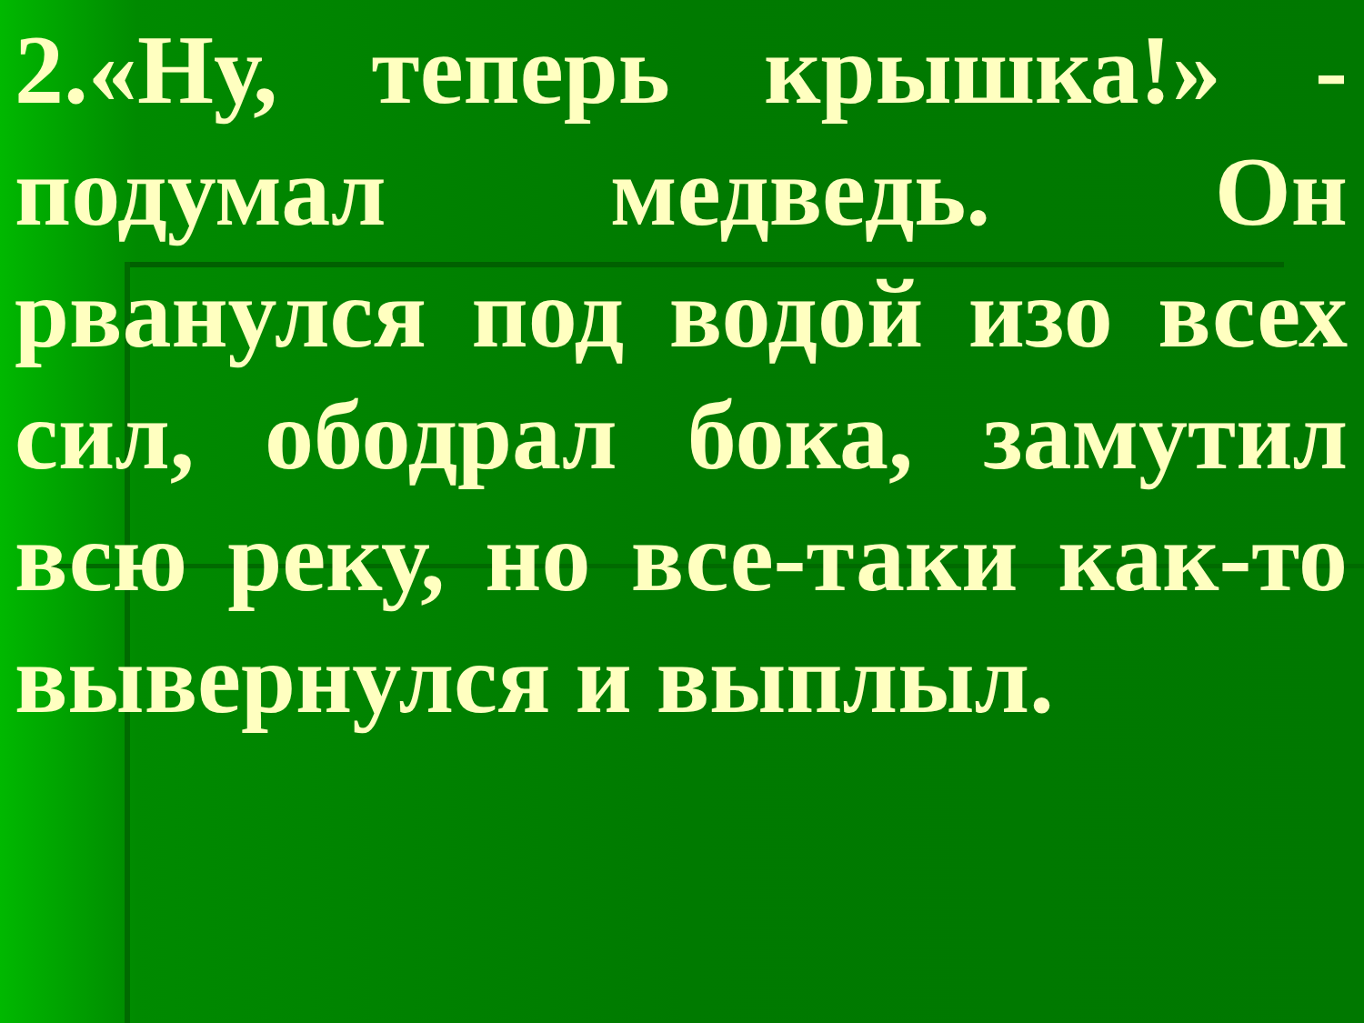2.«Ну, теперь крышка!» - подумал медведь. Он рванулся под водой изо всех сил, ободрал бока, замутил всю реку, но все-таки как-то вывернулся и выплыл.